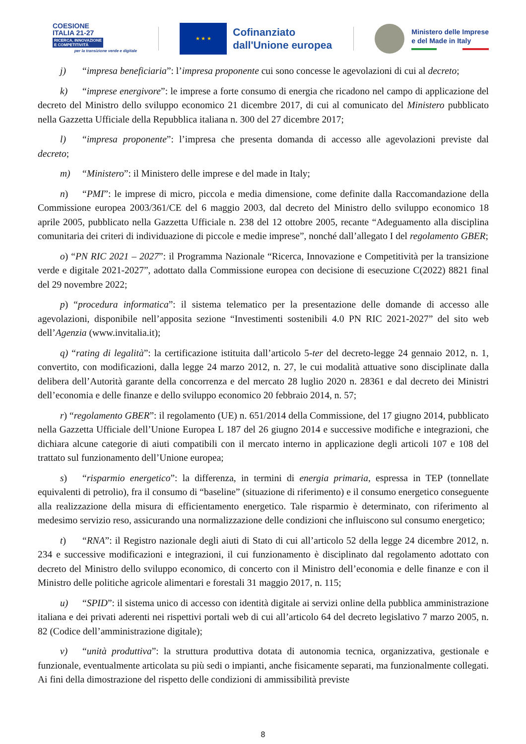COESIONE
ITALIA 21-27
RICERCA, INNOVAZIONE
E COMPETITIVITÀ
per la transizione verde e digitale
★ ★ ★
Cofinanziato
dall'Unione europea
Ministero delle Imprese
e del Made in Italy
j) “impresa beneficiaria”: l’impresa proponente cui sono concesse le agevolazioni di cui al decreto;
k) “imprese energivore”: le imprese a forte consumo di energia che ricadono nel campo di applicazione del decreto del Ministro dello sviluppo economico 21 dicembre 2017, di cui al comunicato del Ministero pubblicato nella Gazzetta Ufficiale della Repubblica italiana n. 300 del 27 dicembre 2017;
l) “impresa proponente”: l’impresa che presenta domanda di accesso alle agevolazioni previste dal decreto;
m) “Ministero”: il Ministero delle imprese e del made in Italy;
n) “PMI”: le imprese di micro, piccola e media dimensione, come definite dalla Raccomandazione della Commissione europea 2003/361/CE del 6 maggio 2003, dal decreto del Ministro dello sviluppo economico 18 aprile 2005, pubblicato nella Gazzetta Ufficiale n. 238 del 12 ottobre 2005, recante “Adeguamento alla disciplina comunitaria dei criteri di individuazione di piccole e medie imprese”, nonché dall’allegato I del regolamento GBER;
o) “PN RIC 2021 – 2027”: il Programma Nazionale “Ricerca, Innovazione e Competitività per la transizione verde e digitale 2021-2027”, adottato dalla Commissione europea con decisione di esecuzione C(2022) 8821 final del 29 novembre 2022;
p) “procedura informatica”: il sistema telematico per la presentazione delle domande di accesso alle agevolazioni, disponibile nell’apposita sezione “Investimenti sostenibili 4.0 PN RIC 2021-2027” del sito web dell’Agenzia (www.invitalia.it);
q) “rating di legalità”: la certificazione istituita dall’articolo 5-ter del decreto-legge 24 gennaio 2012, n. 1, convertito, con modificazioni, dalla legge 24 marzo 2012, n. 27, le cui modalità attuative sono disciplinate dalla delibera dell’Autorità garante della concorrenza e del mercato 28 luglio 2020 n. 28361 e dal decreto dei Ministri dell’economia e delle finanze e dello sviluppo economico 20 febbraio 2014, n. 57;
r) “regolamento GBER”: il regolamento (UE) n. 651/2014 della Commissione, del 17 giugno 2014, pubblicato nella Gazzetta Ufficiale dell’Unione Europea L 187 del 26 giugno 2014 e successive modifiche e integrazioni, che dichiara alcune categorie di aiuti compatibili con il mercato interno in applicazione degli articoli 107 e 108 del trattato sul funzionamento dell’Unione europea;
s) “risparmio energetico”: la differenza, in termini di energia primaria, espressa in TEP (tonnellate equivalenti di petrolio), fra il consumo di “baseline” (situazione di riferimento) e il consumo energetico conseguente alla realizzazione della misura di efficientamento energetico. Tale risparmio è determinato, con riferimento al medesimo servizio reso, assicurando una normalizzazione delle condizioni che influiscono sul consumo energetico;
t) “RNA”: il Registro nazionale degli aiuti di Stato di cui all’articolo 52 della legge 24 dicembre 2012, n. 234 e successive modificazioni e integrazioni, il cui funzionamento è disciplinato dal regolamento adottato con decreto del Ministro dello sviluppo economico, di concerto con il Ministro dell’economia e delle finanze e con il Ministro delle politiche agricole alimentari e forestali 31 maggio 2017, n. 115;
u) “SPID”: il sistema unico di accesso con identità digitale ai servizi online della pubblica amministrazione italiana e dei privati aderenti nei rispettivi portali web di cui all’articolo 64 del decreto legislativo 7 marzo 2005, n. 82 (Codice dell’amministrazione digitale);
v) “unità produttiva”: la struttura produttiva dotata di autonomia tecnica, organizzativa, gestionale e funzionale, eventualmente articolata su più sedi o impianti, anche fisicamente separati, ma funzionalmente collegati. Ai fini della dimostrazione del rispetto delle condizioni di ammissibilità previste
8